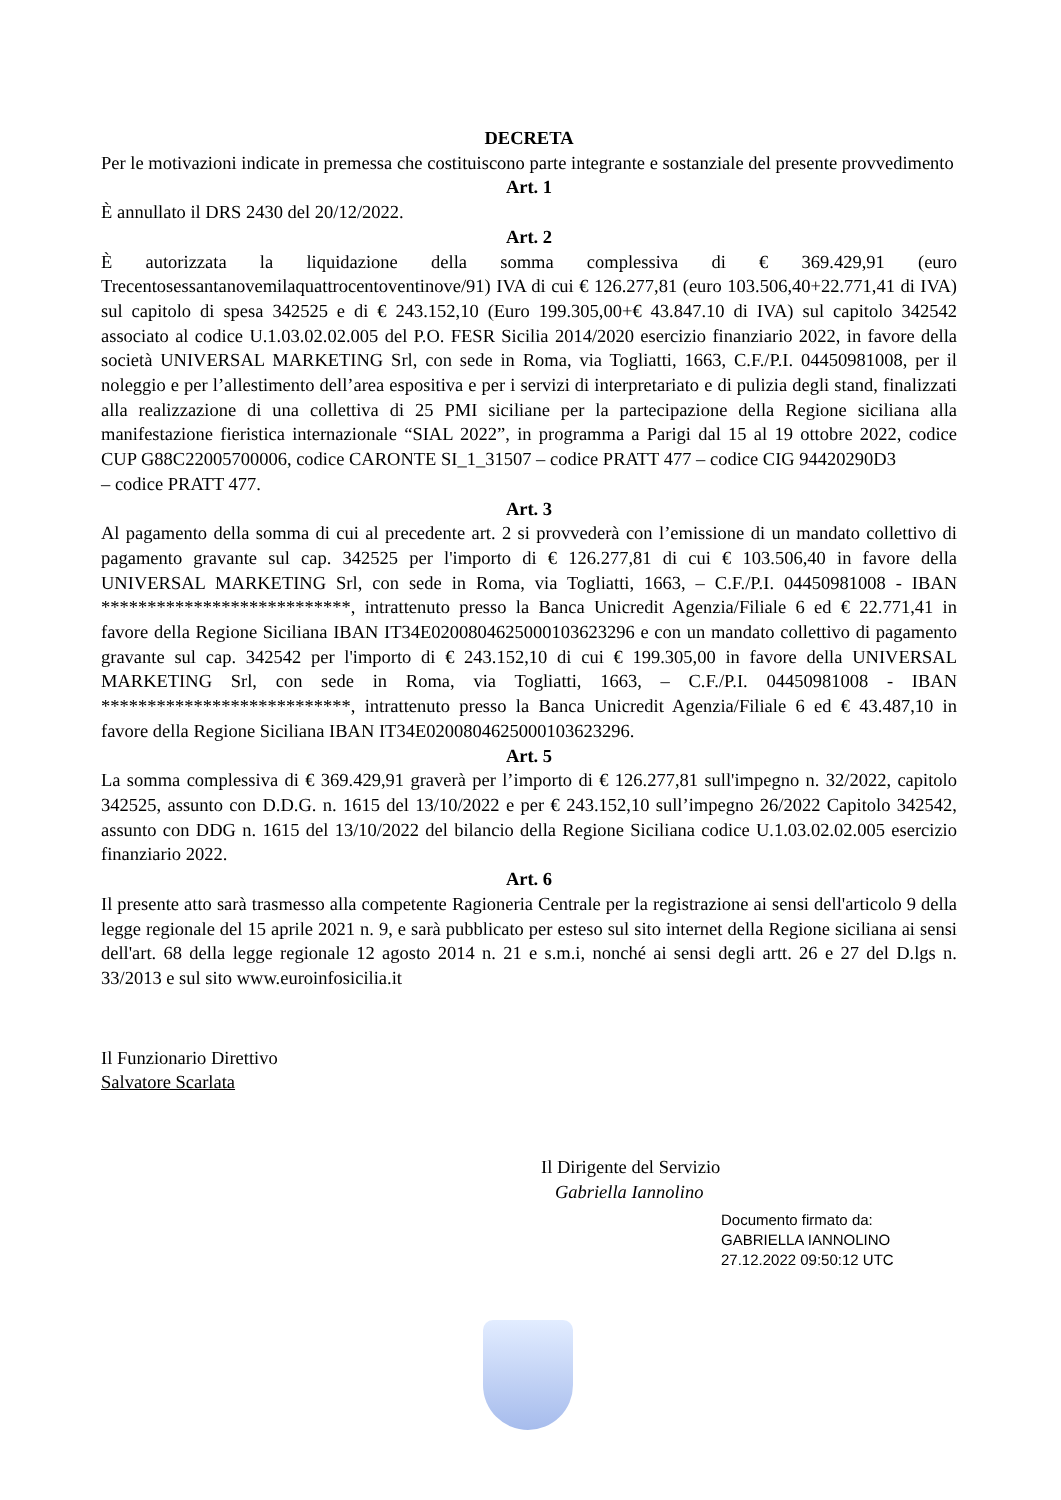DECRETA
Per le motivazioni indicate in premessa che costituiscono parte integrante e sostanziale del presente provvedimento
Art. 1
È annullato il DRS 2430 del 20/12/2022.
Art. 2
È autorizzata la liquidazione della somma complessiva di € 369.429,91 (euro Trecentosessantanovemilaquattrocentoventinove/91) IVA di cui € 126.277,81 (euro 103.506,40+22.771,41 di IVA) sul capitolo di spesa 342525 e di € 243.152,10 (Euro 199.305,00+€ 43.847.10 di IVA) sul capitolo 342542 associato al codice U.1.03.02.02.005 del P.O. FESR Sicilia 2014/2020 esercizio finanziario 2022, in favore della società UNIVERSAL MARKETING Srl, con sede in Roma, via Togliatti, 1663, C.F./P.I. 04450981008, per il noleggio e per l’allestimento dell’area espositiva e per i servizi di interpretariato e di pulizia degli stand, finalizzati alla realizzazione di una collettiva di 25 PMI siciliane per la partecipazione della Regione siciliana alla manifestazione fieristica internazionale “SIAL 2022”, in programma a Parigi dal 15 al 19 ottobre 2022, codice CUP G88C22005700006, codice CARONTE SI_1_31507 – codice PRATT 477 – codice CIG 94420290D3
– codice PRATT 477.
Art. 3
Al pagamento della somma di cui al precedente art. 2 si provvederà con l’emissione di un mandato collettivo di pagamento gravante sul cap. 342525 per l'importo di € 126.277,81 di cui € 103.506,40 in favore della UNIVERSAL MARKETING Srl, con sede in Roma, via Togliatti, 1663, – C.F./P.I. 04450981008 - IBAN ***************************, intrattenuto presso la Banca Unicredit Agenzia/Filiale 6 ed € 22.771,41 in favore della Regione Siciliana IBAN IT34E0200804625000103623296 e con un mandato collettivo di pagamento gravante sul cap. 342542 per l'importo di € 243.152,10 di cui € 199.305,00 in favore della UNIVERSAL MARKETING Srl, con sede in Roma, via Togliatti, 1663, – C.F./P.I. 04450981008 - IBAN ***************************, intrattenuto presso la Banca Unicredit Agenzia/Filiale 6 ed € 43.487,10 in favore della Regione Siciliana IBAN IT34E0200804625000103623296.
Art. 5
La somma complessiva di € 369.429,91 graverà per l’importo di € 126.277,81 sull'impegno n. 32/2022, capitolo 342525, assunto con D.D.G. n. 1615 del 13/10/2022 e per € 243.152,10 sull’impegno 26/2022 Capitolo 342542, assunto con DDG n. 1615 del 13/10/2022 del bilancio della Regione Siciliana codice U.1.03.02.02.005 esercizio finanziario 2022.
Art. 6
Il presente atto sarà trasmesso alla competente Ragioneria Centrale per la registrazione ai sensi dell'articolo 9 della legge regionale del 15 aprile 2021 n. 9, e sarà pubblicato per esteso sul sito internet della Regione siciliana ai sensi dell'art. 68 della legge regionale 12 agosto 2014 n. 21 e s.m.i, nonché ai sensi degli artt. 26 e 27 del D.lgs n. 33/2013 e sul sito www.euroinfosicilia.it
Il Funzionario Direttivo
Salvatore Scarlata
Il Dirigente del Servizio
Gabriella Iannolino
Documento firmato da:
GABRIELLA IANNOLINO
27.12.2022 09:50:12 UTC